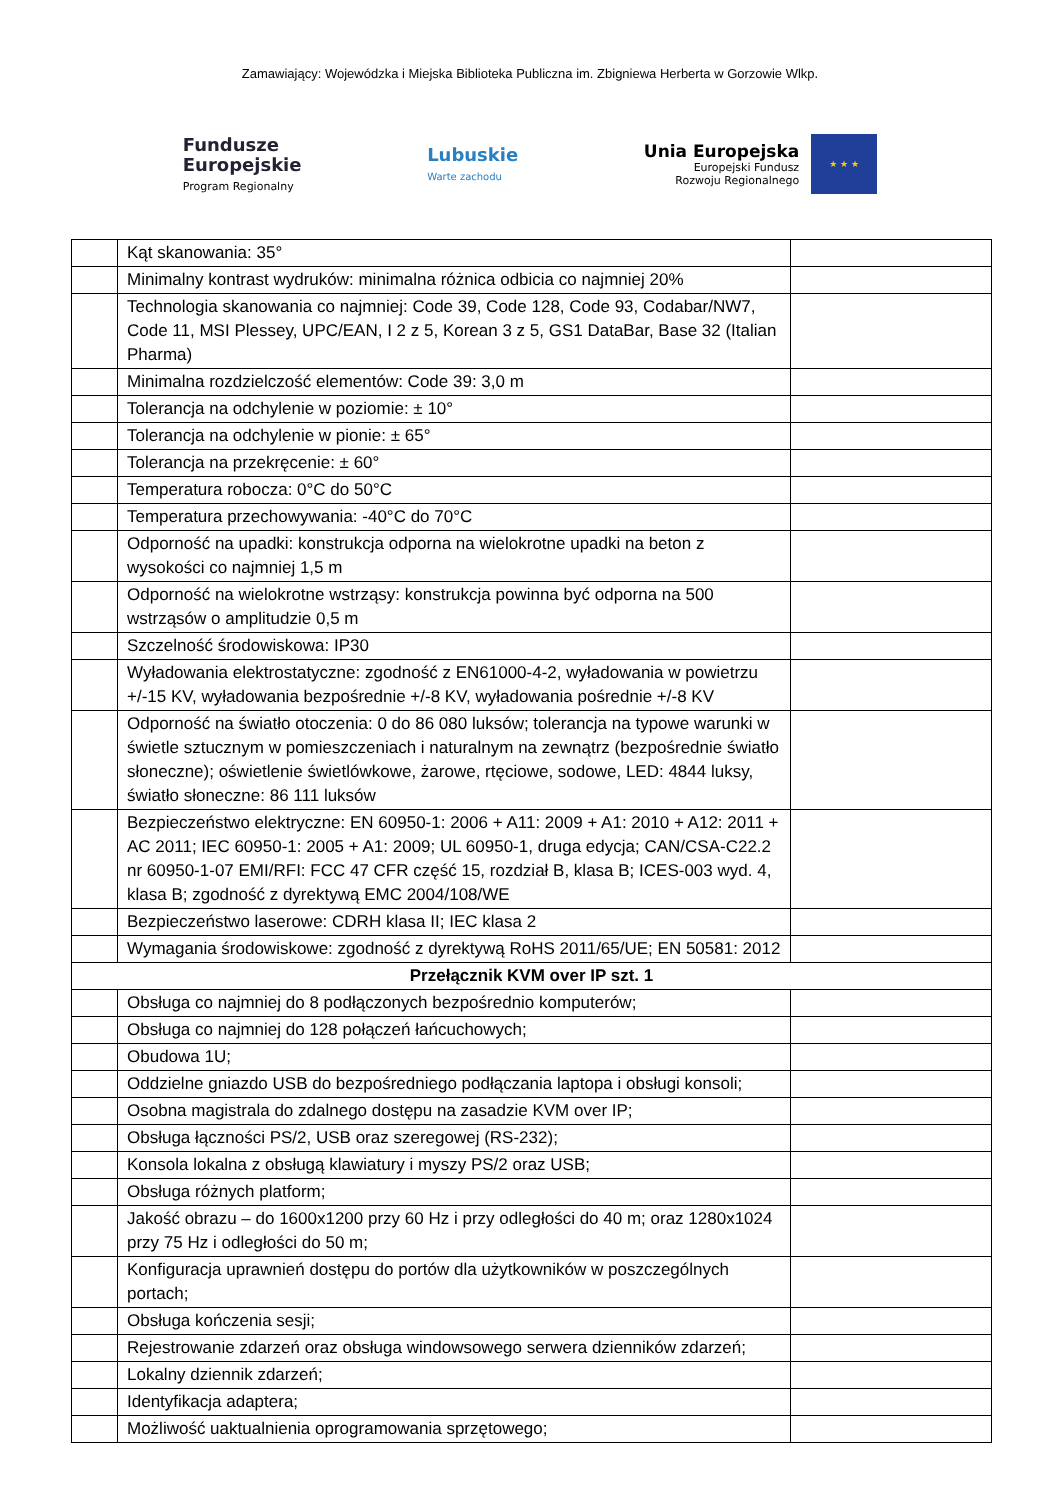Zamawiający: Wojewódzka i Miejska Biblioteka Publiczna im. Zbigniewa Herberta w Gorzowie Wlkp.
Fundusze
Europejskie
Program Regionalny
Lubuskie
Warte zachodu
Unia Europejska
Europejski Fundusz
Rozwoju Regionalnego
★ ★ ★
| | Kąt skanowania: 35° | |
| | Minimalny kontrast wydruków: minimalna różnica odbicia co najmniej 20% | |
| | Technologia skanowania co najmniej: Code 39, Code 128, Code 93, Codabar/NW7, Code 11, MSI Plessey, UPC/EAN, I 2 z 5, Korean 3 z 5, GS1 DataBar, Base 32 (Italian Pharma) | |
| | Minimalna rozdzielczość elementów: Code 39: 3,0 m | |
| | Tolerancja na odchylenie w poziomie: ± 10° | |
| | Tolerancja na odchylenie w pionie: ± 65° | |
| | Tolerancja na przekręcenie: ± 60° | |
| | Temperatura robocza: 0°C do 50°C | |
| | Temperatura przechowywania: -40°C do 70°C | |
| | Odporność na upadki: konstrukcja odporna na wielokrotne upadki na beton z wysokości co najmniej 1,5 m | |
| | Odporność na wielokrotne wstrząsy: konstrukcja powinna być odporna na 500 wstrząsów o amplitudzie 0,5 m | |
| | Szczelność środowiskowa: IP30 | |
| | Wyładowania elektrostatyczne: zgodność z EN61000-4-2, wyładowania w powietrzu +/-15 KV, wyładowania bezpośrednie +/-8 KV, wyładowania pośrednie +/-8 KV | |
| | Odporność na światło otoczenia: 0 do 86 080 luksów; tolerancja na typowe warunki w świetle sztucznym w pomieszczeniach i naturalnym na zewnątrz (bezpośrednie światło słoneczne); oświetlenie świetlówkowe, żarowe, rtęciowe, sodowe, LED: 4844 luksy, światło słoneczne: 86 111 luksów | |
| | Bezpieczeństwo elektryczne: EN 60950-1: 2006 + A11: 2009 + A1: 2010 + A12: 2011 + AC 2011; IEC 60950-1: 2005 + A1: 2009; UL 60950-1, druga edycja; CAN/CSA-C22.2 nr 60950-1-07 EMI/RFI: FCC 47 CFR część 15, rozdział B, klasa B; ICES-003 wyd. 4, klasa B; zgodność z dyrektywą EMC 2004/108/WE | |
| | Bezpieczeństwo laserowe: CDRH klasa II; IEC klasa 2 | |
| | Wymagania środowiskowe: zgodność z dyrektywą RoHS 2011/65/UE; EN 50581: 2012 | |
| Przełącznik KVM over IP szt. 1 | | |
| | Obsługa co najmniej do 8 podłączonych bezpośrednio komputerów; | |
| | Obsługa co najmniej do 128 połączeń łańcuchowych; | |
| | Obudowa 1U; | |
| | Oddzielne gniazdo USB do bezpośredniego podłączania laptopa i obsługi konsoli; | |
| | Osobna magistrala do zdalnego dostępu na zasadzie KVM over IP; | |
| | Obsługa łączności PS/2, USB oraz szeregowej (RS-232); | |
| | Konsola lokalna z obsługą klawiatury i myszy PS/2 oraz USB; | |
| | Obsługa różnych platform; | |
| | Jakość obrazu – do 1600x1200 przy 60 Hz i przy odległości do 40 m; oraz 1280x1024 przy 75 Hz i odległości do 50 m; | |
| | Konfiguracja uprawnień dostępu do portów dla użytkowników w poszczególnych portach; | |
| | Obsługa kończenia sesji; | |
| | Rejestrowanie zdarzeń oraz obsługa windowsowego serwera dzienników zdarzeń; | |
| | Lokalny dziennik zdarzeń; | |
| | Identyfikacja adaptera; | |
| | Możliwość uaktualnienia oprogramowania sprzętowego; | |